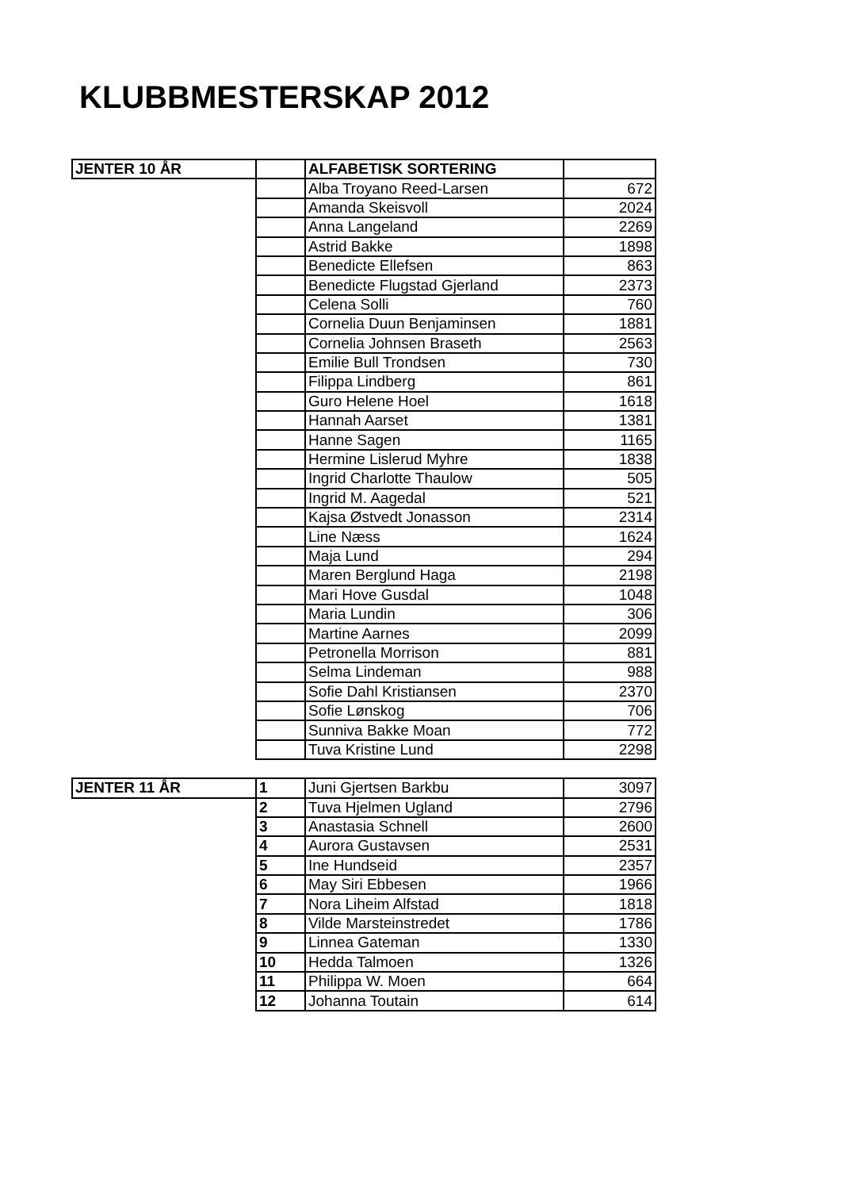KLUBBMESTERSKAP 2012
| JENTER 10 ÅR | | ALFABETISK SORTERING | |
| | | Alba Troyano Reed-Larsen | 672 |
| | | Amanda Skeisvoll | 2024 |
| | | Anna Langeland | 2269 |
| | | Astrid Bakke | 1898 |
| | | Benedicte Ellefsen | 863 |
| | | Benedicte Flugstad Gjerland | 2373 |
| | | Celena Solli | 760 |
| | | Cornelia Duun Benjaminsen | 1881 |
| | | Cornelia Johnsen Braseth | 2563 |
| | | Emilie Bull Trondsen | 730 |
| | | Filippa Lindberg | 861 |
| | | Guro Helene Hoel | 1618 |
| | | Hannah Aarset | 1381 |
| | | Hanne Sagen | 1165 |
| | | Hermine Lislerud Myhre | 1838 |
| | | Ingrid Charlotte Thaulow | 505 |
| | | Ingrid M. Aagedal | 521 |
| | | Kajsa Østvedt Jonasson | 2314 |
| | | Line Næss | 1624 |
| | | Maja Lund | 294 |
| | | Maren Berglund Haga | 2198 |
| | | Mari Hove Gusdal | 1048 |
| | | Maria Lundin | 306 |
| | | Martine Aarnes | 2099 |
| | | Petronella Morrison | 881 |
| | | Selma Lindeman | 988 |
| | | Sofie Dahl Kristiansen | 2370 |
| | | Sofie Lønskog | 706 |
| | | Sunniva Bakke Moan | 772 |
| | | Tuva Kristine Lund | 2298 |
| JENTER 11 ÅR | 1 | Juni Gjertsen Barkbu | 3097 |
| | 2 | Tuva Hjelmen Ugland | 2796 |
| | 3 | Anastasia Schnell | 2600 |
| | 4 | Aurora Gustavsen | 2531 |
| | 5 | Ine Hundseid | 2357 |
| | 6 | May Siri Ebbesen | 1966 |
| | 7 | Nora Liheim Alfstad | 1818 |
| | 8 | Vilde Marsteinstredet | 1786 |
| | 9 | Linnea Gateman | 1330 |
| | 10 | Hedda Talmoen | 1326 |
| | 11 | Philippa W. Moen | 664 |
| | 12 | Johanna Toutain | 614 |